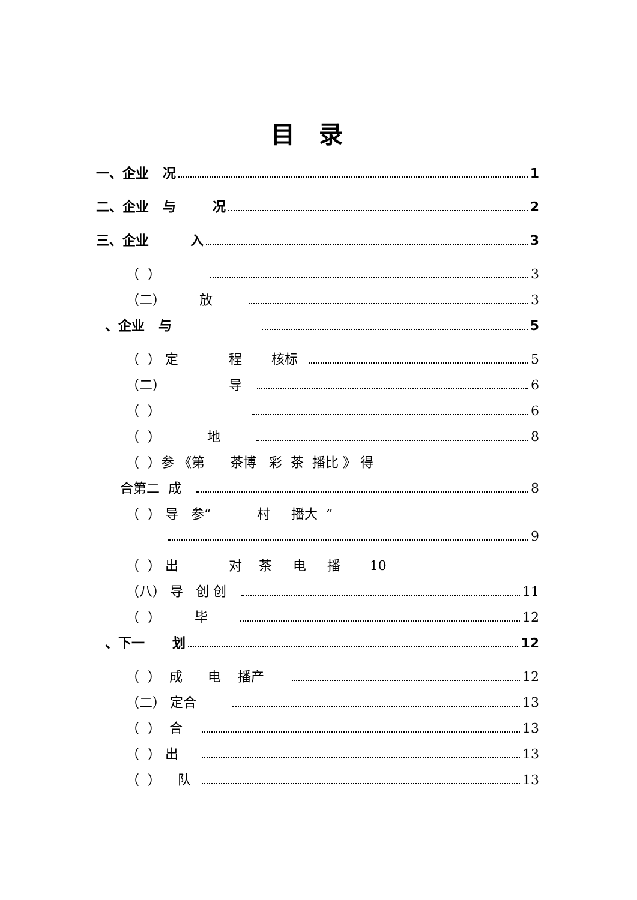目录
一、企业 况 1
二、企业 与 况 2
三、企业 入 3
（ ） 3
（二） 放 3
、企业 与 5
（ ） 定 程 核标 5
（二） 导 6
（ ） 6
（ ） 地 8
（ ）参 《第 茶博 彩 茶 播比 》 得
合第二 成 8
（ ） 导 参“ 村 播大 ”
9
（ ） 出 对 茶 电 播 10
（八） 导 创 创 11
（ ） 毕 12
、下一 划 12
（ ） 成 电 播产 12
（二） 定合 13
（ ） 合 13
（ ） 出 13
（ ） 队 13